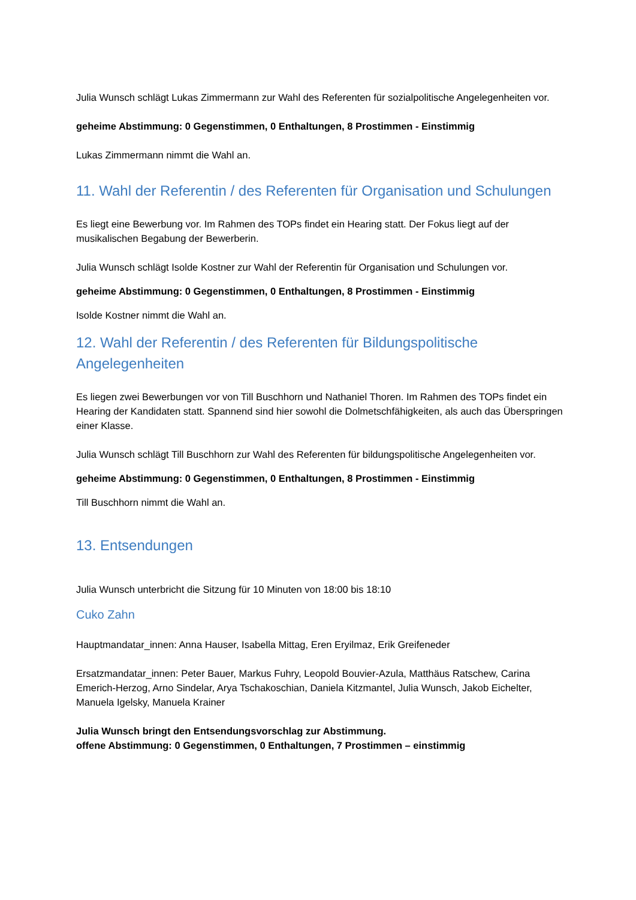Julia Wunsch schlägt Lukas Zimmermann zur Wahl des Referenten für sozialpolitische Angelegenheiten vor.
geheime Abstimmung: 0 Gegenstimmen, 0 Enthaltungen, 8 Prostimmen - Einstimmig
Lukas Zimmermann nimmt die Wahl an.
11. Wahl der Referentin / des Referenten für Organisation und Schulungen
Es liegt eine Bewerbung vor. Im Rahmen des TOPs findet ein Hearing statt. Der Fokus liegt auf der musikalischen Begabung der Bewerberin.
Julia Wunsch schlägt Isolde Kostner zur Wahl der Referentin für Organisation und Schulungen vor.
geheime Abstimmung: 0 Gegenstimmen, 0 Enthaltungen, 8 Prostimmen - Einstimmig
Isolde Kostner nimmt die Wahl an.
12. Wahl der Referentin / des Referenten für Bildungspolitische Angelegenheiten
Es liegen zwei Bewerbungen vor von Till Buschhorn und Nathaniel Thoren. Im Rahmen des TOPs findet ein Hearing der Kandidaten statt. Spannend sind hier sowohl die Dolmetschfähigkeiten, als auch das Überspringen einer Klasse.
Julia Wunsch schlägt Till Buschhorn zur Wahl des Referenten für bildungspolitische Angelegenheiten vor.
geheime Abstimmung: 0 Gegenstimmen, 0 Enthaltungen, 8 Prostimmen - Einstimmig
Till Buschhorn nimmt die Wahl an.
13. Entsendungen
Julia Wunsch unterbricht die Sitzung für 10 Minuten von 18:00 bis 18:10
Cuko Zahn
Hauptmandatar_innen: Anna Hauser, Isabella Mittag, Eren Eryilmaz, Erik Greifeneder
Ersatzmandatar_innen: Peter Bauer, Markus Fuhry, Leopold Bouvier-Azula, Matthäus Ratschew, Carina Emerich-Herzog, Arno Sindelar, Arya Tschakoschian, Daniela Kitzmantel, Julia Wunsch, Jakob Eichelter, Manuela Igelsky, Manuela Krainer
Julia Wunsch bringt den Entsendungsvorschlag zur Abstimmung.
offene Abstimmung: 0 Gegenstimmen, 0 Enthaltungen, 7 Prostimmen – einstimmig